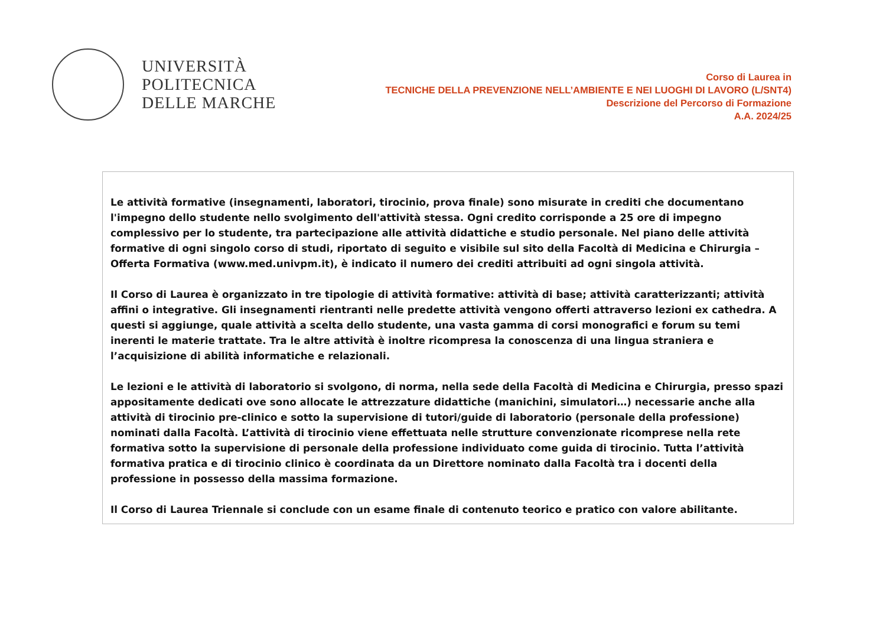UNIVERSITÀ
POLITECNICA
DELLE MARCHE
Corso di Laurea in
TECNICHE DELLA PREVENZIONE NELL’AMBIENTE E NEI LUOGHI DI LAVORO (L/SNT4)
Descrizione del Percorso di Formazione
A.A. 2024/25
Le attività formative (insegnamenti, laboratori, tirocinio, prova finale) sono misurate in crediti che documentano l'impegno dello studente nello svolgimento dell'attività stessa. Ogni credito corrisponde a 25 ore di impegno complessivo per lo studente, tra partecipazione alle attività didattiche e studio personale. Nel piano delle attività formative di ogni singolo corso di studi, riportato di seguito e visibile sul sito della Facoltà di Medicina e Chirurgia – Offerta Formativa (www.med.univpm.it), è indicato il numero dei crediti attribuiti ad ogni singola attività.
Il Corso di Laurea è organizzato in tre tipologie di attività formative: attività di base; attività caratterizzanti; attività affini o integrative. Gli insegnamenti rientranti nelle predette attività vengono offerti attraverso lezioni ex cathedra. A questi si aggiunge, quale attività a scelta dello studente, una vasta gamma di corsi monografici e forum su temi inerenti le materie trattate. Tra le altre attività è inoltre ricompresa la conoscenza di una lingua straniera e l’acquisizione di abilità informatiche e relazionali.
Le lezioni e le attività di laboratorio si svolgono, di norma, nella sede della Facoltà di Medicina e Chirurgia, presso spazi appositamente dedicati ove sono allocate le attrezzature didattiche (manichini, simulatori…) necessarie anche alla attività di tirocinio pre-clinico e sotto la supervisione di tutori/guide di laboratorio (personale della professione) nominati dalla Facoltà. L’attività di tirocinio viene effettuata nelle strutture convenzionate ricomprese nella rete formativa sotto la supervisione di personale della professione individuato come guida di tirocinio. Tutta l’attività formativa pratica e di tirocinio clinico è coordinata da un Direttore nominato dalla Facoltà tra i docenti della professione in possesso della massima formazione.
Il Corso di Laurea Triennale si conclude con un esame finale di contenuto teorico e pratico con valore abilitante.